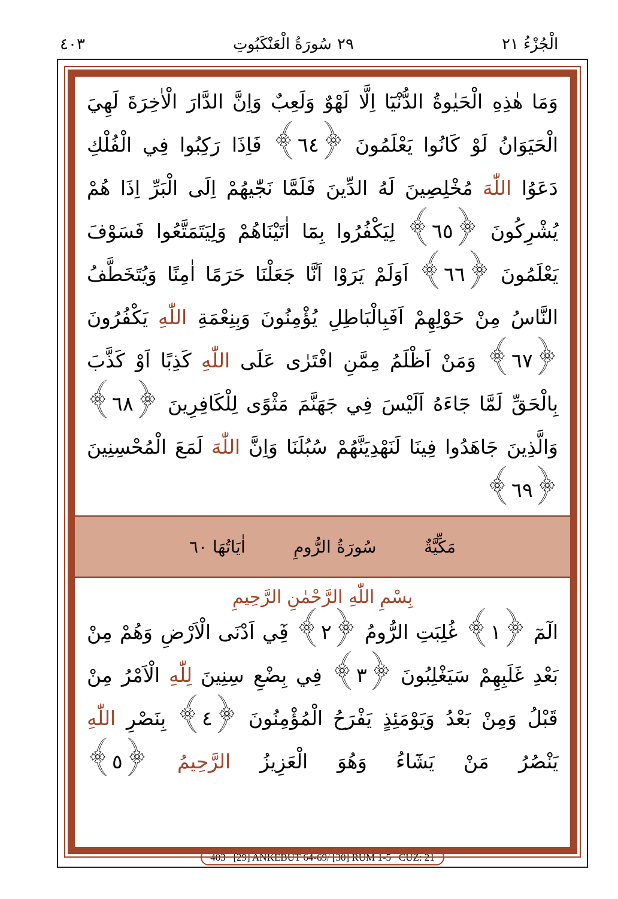٤٠٣ ٢٩ سُورَةُ الْعَنْكَبُوتِ الْجُزْءُ ٢١
وَمَا هٰذِهِ الْحَيٰوةُ الدُّنْيَٓا اِلَّا لَهْوٌ وَلَعِبٌ وَاِنَّ الدَّارَ الْاٰخِرَةَ لَهِيَ الْحَيَوَانُ لَوْ كَانُوا يَعْلَمُونَ ﴿٦٤﴾ فَاِذَا رَكِبُوا فِي الْفُلْكِ دَعَوُا اللّٰهَ مُخْلِصِينَ لَهُ الدِّينَ فَلَمَّا نَجّٰيهُمْ اِلَى الْبَرِّ اِذَا هُمْ يُشْرِكُونَ ﴿٦٥﴾ لِيَكْفُرُوا بِمَٓا اٰتَيْنَاهُمْ وَلِيَتَمَتَّعُوا فَسَوْفَ يَعْلَمُونَ ﴿٦٦﴾ اَوَلَمْ يَرَوْا اَنَّا جَعَلْنَا حَرَمًا اٰمِنًا وَيُتَخَطَّفُ النَّاسُ مِنْ حَوْلِهِمْ اَفَبِالْبَاطِلِ يُؤْمِنُونَ وَبِنِعْمَةِ اللّٰهِ يَكْفُرُونَ ﴿٦٧﴾ وَمَنْ اَظْلَمُ مِمَّنِ افْتَرٰى عَلَى اللّٰهِ كَذِبًا اَوْ كَذَّبَ بِالْحَقِّ لَمَّا جَٓاءَهُ اَلَيْسَ فِي جَهَنَّمَ مَثْوًى لِلْكَافِرِينَ ﴿٦٨﴾ وَالَّذِينَ جَاهَدُوا فِينَا لَنَهْدِيَنَّهُمْ سُبُلَنَا وَاِنَّ اللّٰهَ لَمَعَ الْمُحْسِنِينَ ﴿٦٩﴾
مَكِّيَّةٌ سُورَةُ الرُّومِ اٰيَاتُهَا ٦٠
بِسْمِ اللّٰهِ الرَّحْمٰنِ الرَّحِيمِ
الٓمٓ ﴿١﴾ غُلِبَتِ الرُّومُ ﴿٢﴾ فِٓي اَدْنَى الْاَرْضِ وَهُمْ مِنْ بَعْدِ غَلَبِهِمْ سَيَغْلِبُونَ ﴿٣﴾ فِي بِضْعِ سِنِينَ لِلّٰهِ الْاَمْرُ مِنْ قَبْلُ وَمِنْ بَعْدُ وَيَوْمَئِذٍ يَفْرَحُ الْمُؤْمِنُونَ ﴿٤﴾ بِنَصْرِ اللّٰهِ يَنْصُرُ مَنْ يَشَٓاءُ وَهُوَ الْعَزِيزُ الرَّحِيمُ ﴿٥﴾
403 [29] ANKEBÛT 64-69/ [30] RÛM 1-5 CÜZ: 21